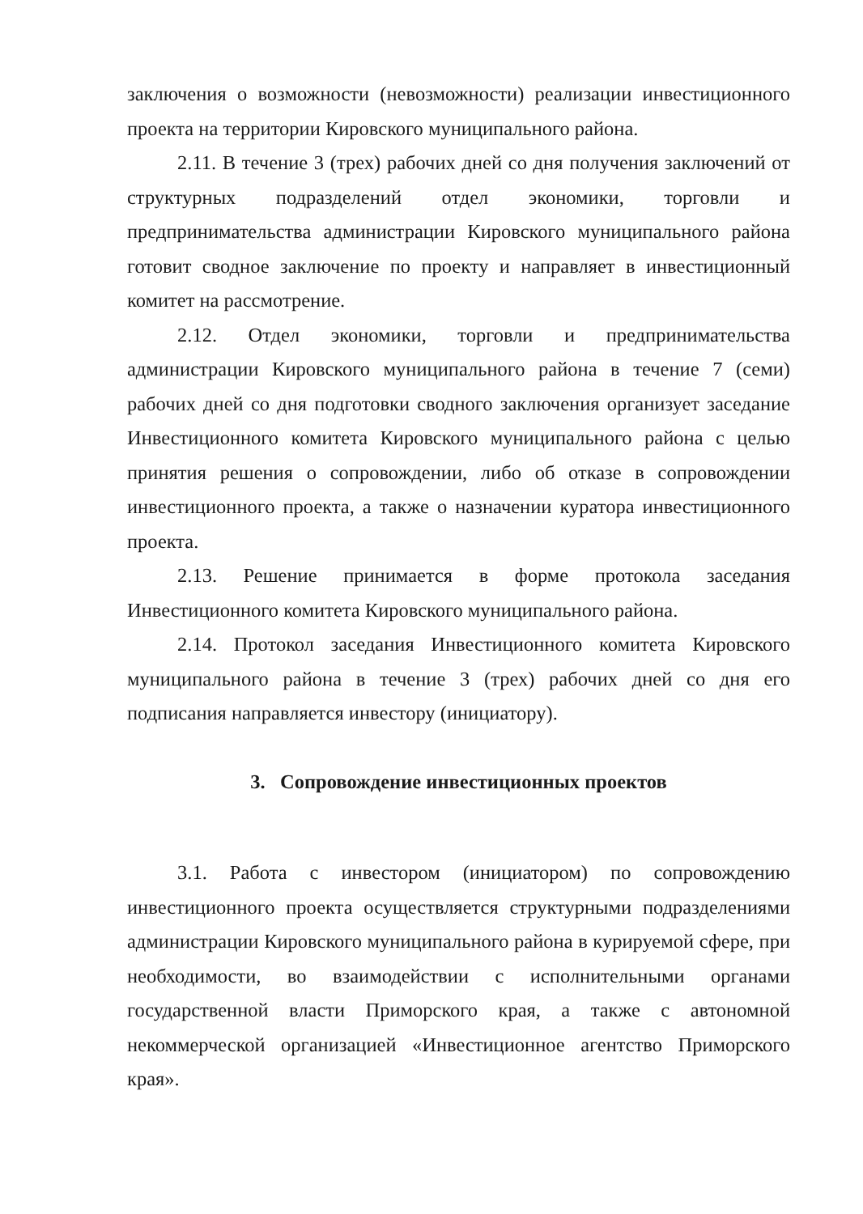заключения о возможности (невозможности) реализации инвестиционного проекта на территории Кировского муниципального района.
2.11. В течение 3 (трех) рабочих дней со дня получения заключений от структурных подразделений отдел экономики, торговли и предпринимательства администрации Кировского муниципального района готовит сводное заключение по проекту и направляет в инвестиционный комитет на рассмотрение.
2.12. Отдел экономики, торговли и предпринимательства администрации Кировского муниципального района в течение 7 (семи) рабочих дней со дня подготовки сводного заключения организует заседание Инвестиционного комитета Кировского муниципального района с целью принятия решения о сопровождении, либо об отказе в сопровождении инвестиционного проекта, а также о назначении куратора инвестиционного проекта.
2.13. Решение принимается в форме протокола заседания Инвестиционного комитета Кировского муниципального района.
2.14. Протокол заседания Инвестиционного комитета Кировского муниципального района в течение 3 (трех) рабочих дней со дня его подписания направляется инвестору (инициатору).
3. Сопровождение инвестиционных проектов
3.1. Работа с инвестором (инициатором) по сопровождению инвестиционного проекта осуществляется структурными подразделениями администрации Кировского муниципального района в курируемой сфере, при необходимости, во взаимодействии с исполнительными органами государственной власти Приморского края, а также с автономной некоммерческой организацией «Инвестиционное агентство Приморского края».